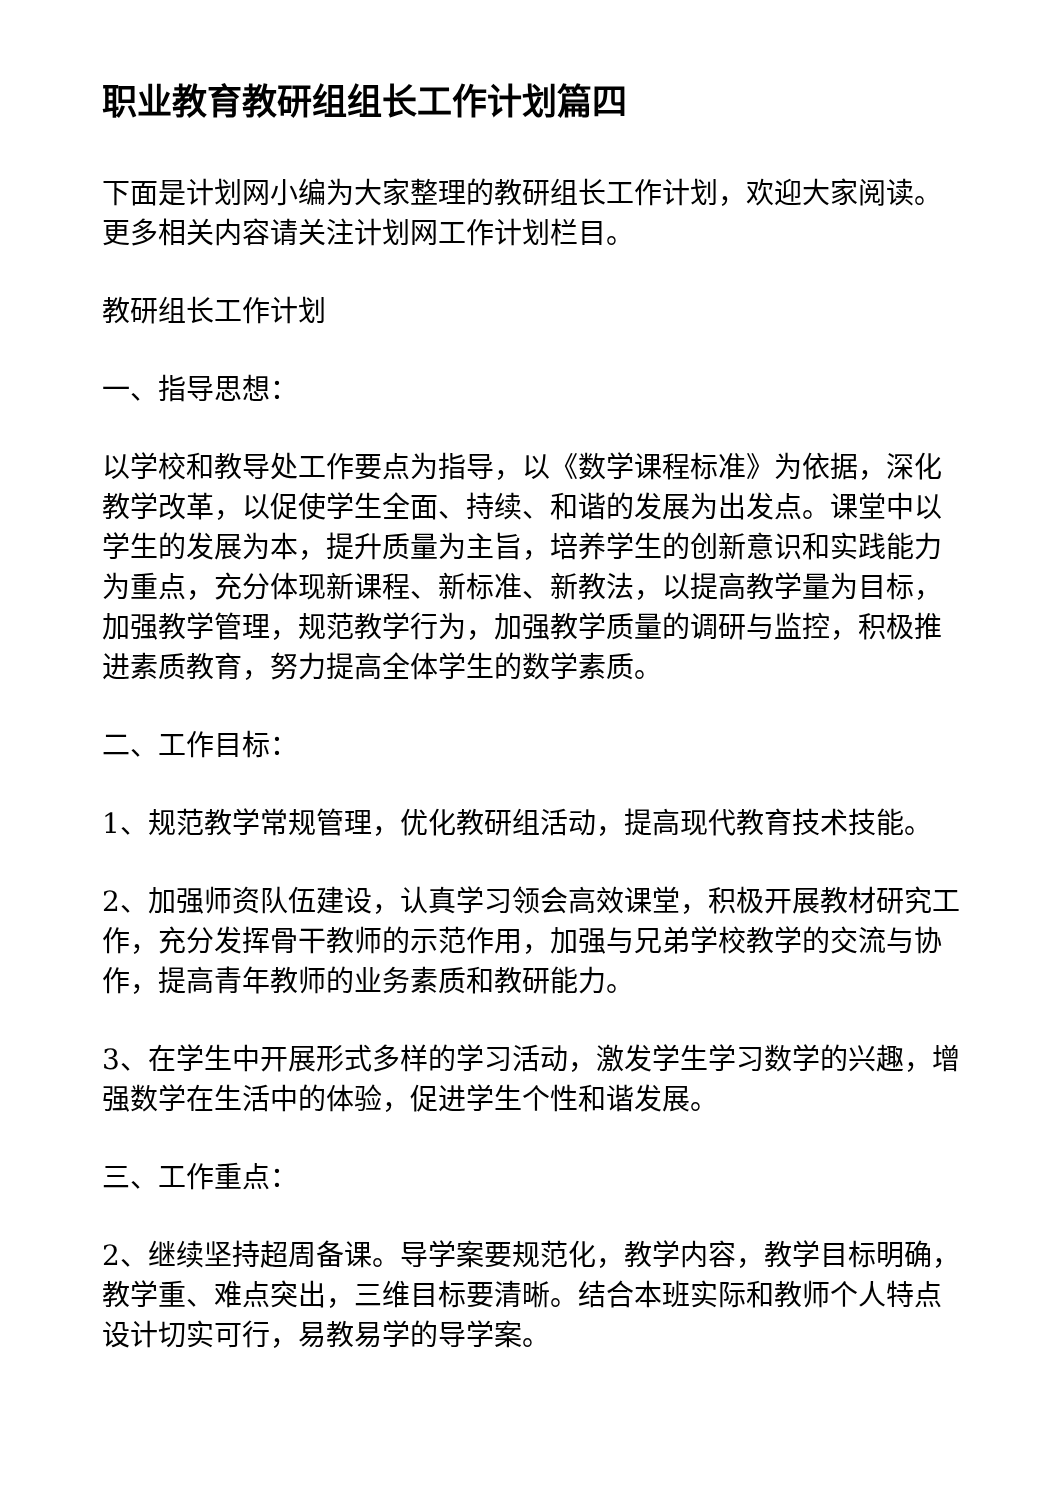职业教育教研组组长工作计划篇四
下面是计划网小编为大家整理的教研组长工作计划，欢迎大家阅读。更多相关内容请关注计划网工作计划栏目。
教研组长工作计划
一、指导思想：
以学校和教导处工作要点为指导，以《数学课程标准》为依据，深化教学改革，以促使学生全面、持续、和谐的发展为出发点。课堂中以学生的发展为本，提升质量为主旨，培养学生的创新意识和实践能力为重点，充分体现新课程、新标准、新教法，以提高教学量为目标，加强教学管理，规范教学行为，加强教学质量的调研与监控，积极推进素质教育，努力提高全体学生的数学素质。
二、工作目标：
1、规范教学常规管理，优化教研组活动，提高现代教育技术技能。
2、加强师资队伍建设，认真学习领会高效课堂，积极开展教材研究工作，充分发挥骨干教师的示范作用，加强与兄弟学校教学的交流与协作，提高青年教师的业务素质和教研能力。
3、在学生中开展形式多样的学习活动，激发学生学习数学的兴趣，增强数学在生活中的体验，促进学生个性和谐发展。
三、工作重点：
2、继续坚持超周备课。导学案要规范化，教学内容，教学目标明确，教学重、难点突出，三维目标要清晰。结合本班实际和教师个人特点设计切实可行，易教易学的导学案。